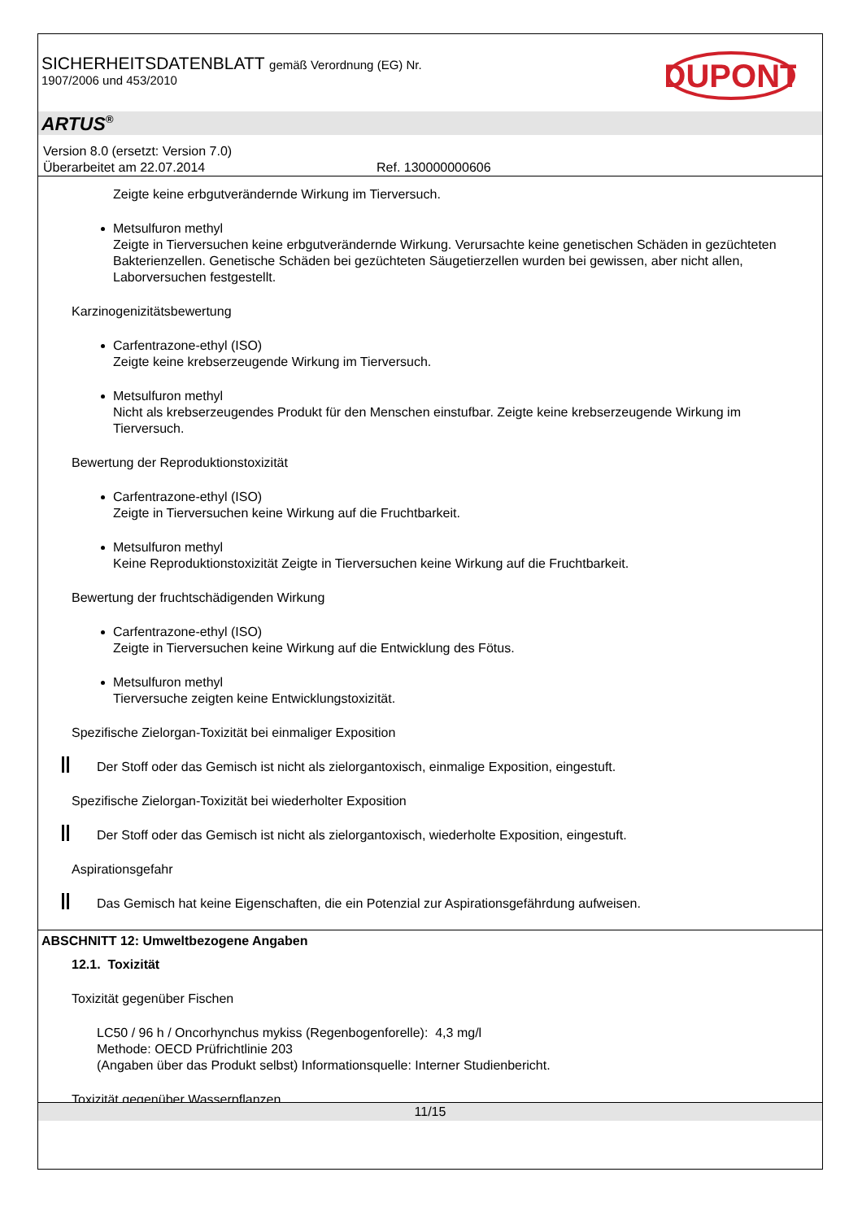SICHERHEITSDATENBLATT gemäß Verordnung (EG) Nr.
1907/2006 und 453/2010
DUPONT
ARTUS<sup>®</sup>
Version 8.0 (ersetzt: Version 7.0)
Überarbeitet am 22.07.2014 Ref. 130000000606
Zeigte keine erbgutverändernde Wirkung im Tierversuch.
Metsulfuron methyl
Zeigte in Tierversuchen keine erbgutverändernde Wirkung. Verursachte keine genetischen Schäden in gezüchteten Bakterienzellen. Genetische Schäden bei gezüchteten Säugetierzellen wurden bei gewissen, aber nicht allen, Laborversuchen festgestellt.
Karzinogenizitätsbewertung
Carfentrazone-ethyl (ISO)
Zeigte keine krebserzeugende Wirkung im Tierversuch.
Metsulfuron methyl
Nicht als krebserzeugendes Produkt für den Menschen einstufbar. Zeigte keine krebserzeugende Wirkung im Tierversuch.
Bewertung der Reproduktionstoxizität
Carfentrazone-ethyl (ISO)
Zeigte in Tierversuchen keine Wirkung auf die Fruchtbarkeit.
Metsulfuron methyl
Keine Reproduktionstoxizität Zeigte in Tierversuchen keine Wirkung auf die Fruchtbarkeit.
Bewertung der fruchtschädigenden Wirkung
Carfentrazone-ethyl (ISO)
Zeigte in Tierversuchen keine Wirkung auf die Entwicklung des Fötus.
Metsulfuron methyl
Tierversuche zeigten keine Entwicklungstoxizität.
Spezifische Zielorgan-Toxizität bei einmaliger Exposition
Der Stoff oder das Gemisch ist nicht als zielorgantoxisch, einmalige Exposition, eingestuft.
Spezifische Zielorgan-Toxizität bei wiederholter Exposition
Der Stoff oder das Gemisch ist nicht als zielorgantoxisch, wiederholte Exposition, eingestuft.
Aspirationsgefahr
Das Gemisch hat keine Eigenschaften, die ein Potenzial zur Aspirationsgefährdung aufweisen.
ABSCHNITT 12: Umweltbezogene Angaben
12.1. Toxizität
Toxizität gegenüber Fischen
LC50 / 96 h / Oncorhynchus mykiss (Regenbogenforelle): 4,3 mg/l
Methode: OECD Prüfrichtlinie 203
(Angaben über das Produkt selbst) Informationsquelle: Interner Studienbericht.
Toxizität gegenüber Wasserpflanzen
11/15